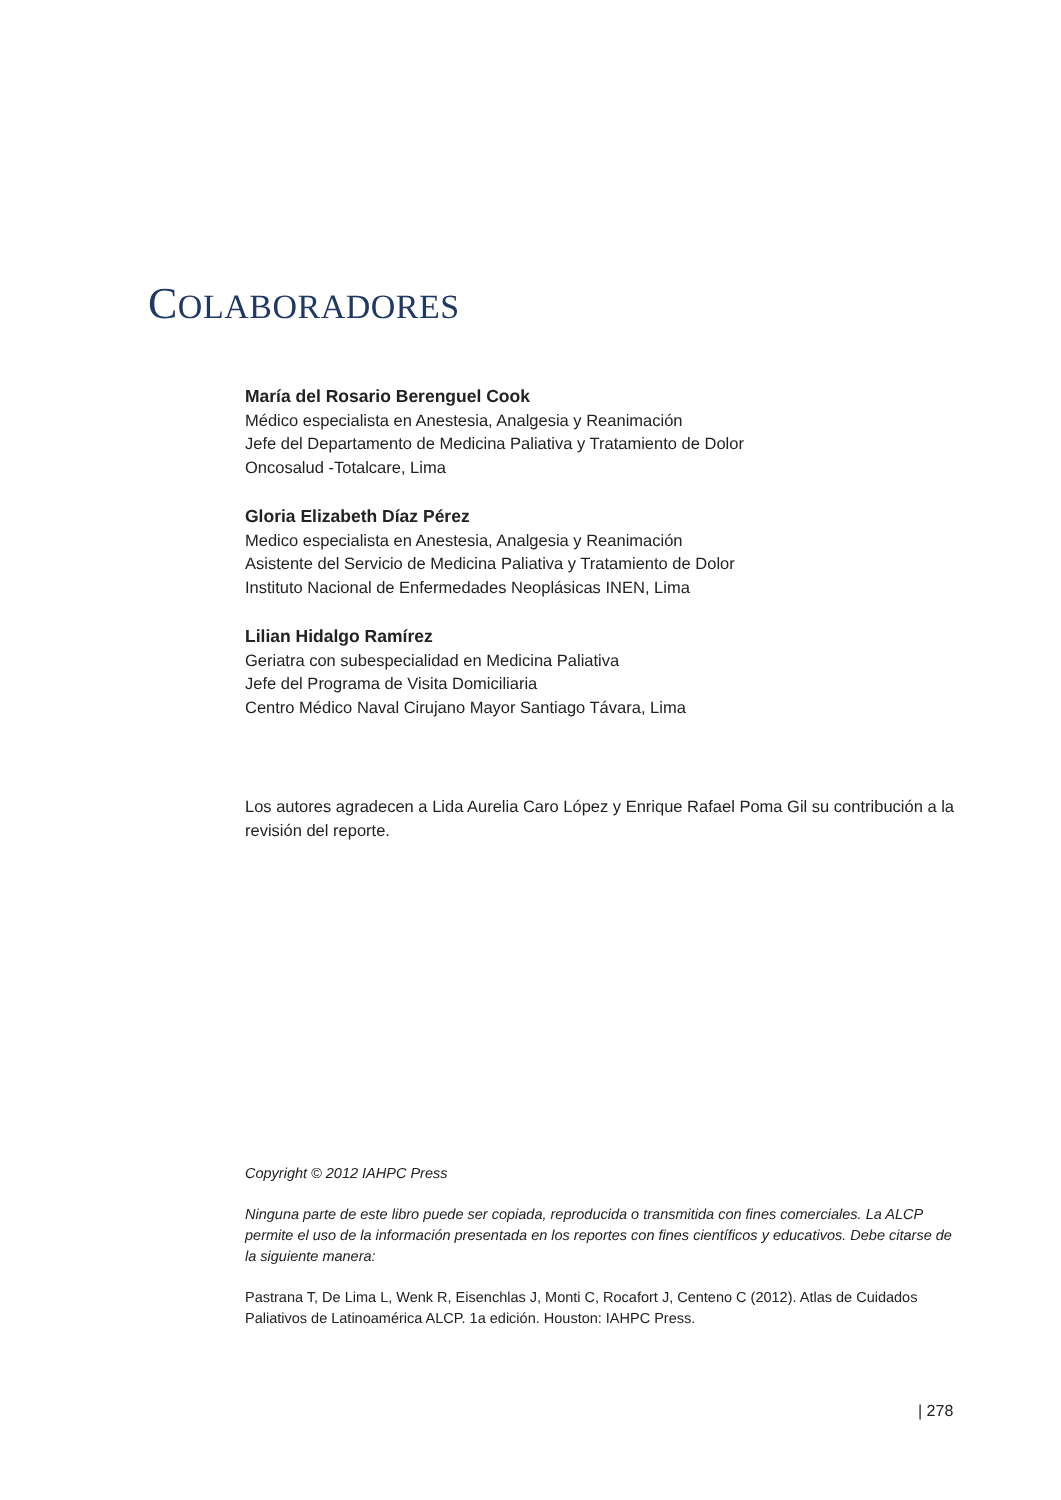COLABORADORES
María del Rosario Berenguel Cook
Médico especialista en Anestesia, Analgesia y Reanimación
Jefe del Departamento de Medicina Paliativa y Tratamiento de Dolor
Oncosalud -Totalcare, Lima
Gloria Elizabeth Díaz Pérez
Medico especialista en Anestesia, Analgesia y Reanimación
Asistente del Servicio de Medicina Paliativa y Tratamiento de Dolor
Instituto Nacional de Enfermedades Neoplásicas INEN, Lima
Lilian Hidalgo Ramírez
Geriatra con subespecialidad en Medicina Paliativa
Jefe del Programa de Visita Domiciliaria
Centro Médico Naval Cirujano Mayor Santiago Távara, Lima
Los autores agradecen a Lida Aurelia Caro López y Enrique Rafael Poma Gil su contribución a la revisión del reporte.
Copyright © 2012 IAHPC Press
Ninguna parte de este libro puede ser copiada, reproducida o transmitida con fines comerciales. La ALCP permite el uso de la información presentada en los reportes con fines científicos y educativos. Debe citarse de la siguiente manera:
Pastrana T, De Lima L, Wenk R, Eisenchlas J, Monti C, Rocafort J, Centeno C (2012). Atlas de Cuidados Paliativos de Latinoamérica ALCP. 1a edición. Houston: IAHPC Press.
| 278